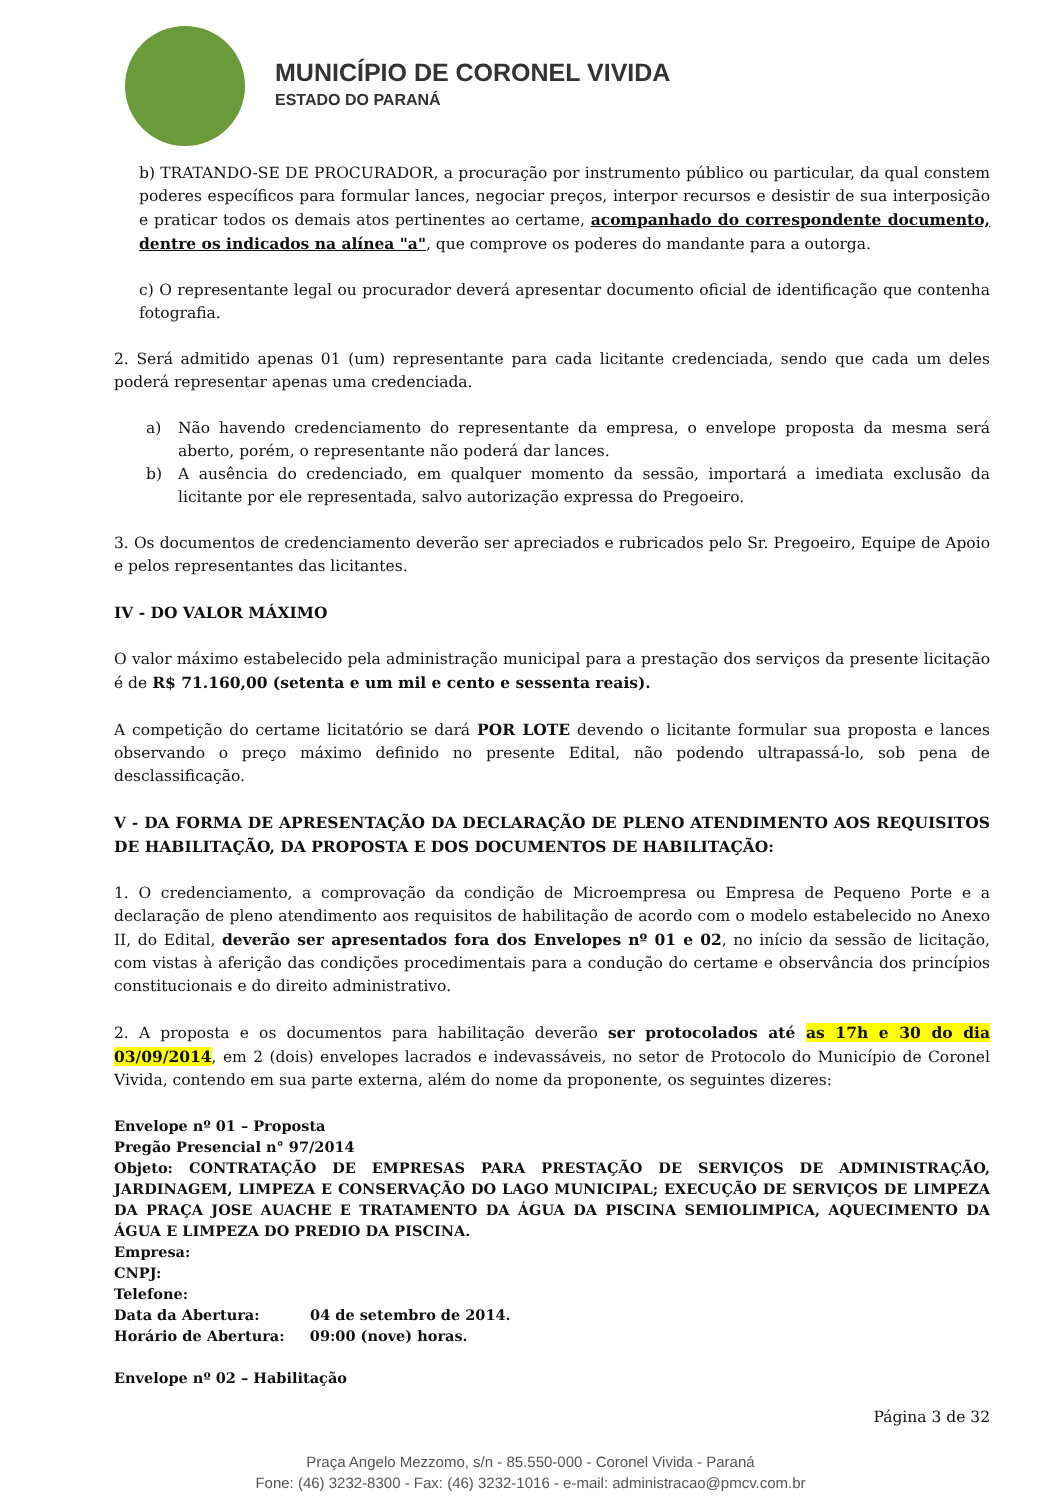MUNICÍPIO DE CORONEL VIVIDA
ESTADO DO PARANÁ
b) TRATANDO-SE DE PROCURADOR, a procuração por instrumento público ou particular, da qual constem poderes específicos para formular lances, negociar preços, interpor recursos e desistir de sua interposição e praticar todos os demais atos pertinentes ao certame, acompanhado do correspondente documento, dentre os indicados na alínea "a", que comprove os poderes do mandante para a outorga.
c) O representante legal ou procurador deverá apresentar documento oficial de identificação que contenha fotografia.
2. Será admitido apenas 01 (um) representante para cada licitante credenciada, sendo que cada um deles poderá representar apenas uma credenciada.
a) Não havendo credenciamento do representante da empresa, o envelope proposta da mesma será aberto, porém, o representante não poderá dar lances.
b) A ausência do credenciado, em qualquer momento da sessão, importará a imediata exclusão da licitante por ele representada, salvo autorização expressa do Pregoeiro.
3. Os documentos de credenciamento deverão ser apreciados e rubricados pelo Sr. Pregoeiro, Equipe de Apoio e pelos representantes das licitantes.
IV - DO VALOR MÁXIMO
O valor máximo estabelecido pela administração municipal para a prestação dos serviços da presente licitação é de R$ 71.160,00 (setenta e um mil e cento e sessenta reais).
A competição do certame licitatório se dará POR LOTE devendo o licitante formular sua proposta e lances observando o preço máximo definido no presente Edital, não podendo ultrapassá-lo, sob pena de desclassificação.
V - DA FORMA DE APRESENTAÇÃO DA DECLARAÇÃO DE PLENO ATENDIMENTO AOS REQUISITOS DE HABILITAÇÃO, DA PROPOSTA E DOS DOCUMENTOS DE HABILITAÇÃO:
1. O credenciamento, a comprovação da condição de Microempresa ou Empresa de Pequeno Porte e a declaração de pleno atendimento aos requisitos de habilitação de acordo com o modelo estabelecido no Anexo II, do Edital, deverão ser apresentados fora dos Envelopes nº 01 e 02, no início da sessão de licitação, com vistas à aferição das condições procedimentais para a condução do certame e observância dos princípios constitucionais e do direito administrativo.
2. A proposta e os documentos para habilitação deverão ser protocolados até as 17h e 30 do dia 03/09/2014, em 2 (dois) envelopes lacrados e indevassáveis, no setor de Protocolo do Município de Coronel Vivida, contendo em sua parte externa, além do nome da proponente, os seguintes dizeres:
Envelope nº 01 – Proposta
Pregão Presencial n° 97/2014
Objeto: CONTRATAÇÃO DE EMPRESAS PARA PRESTAÇÃO DE SERVIÇOS DE ADMINISTRAÇÃO, JARDINAGEM, LIMPEZA E CONSERVAÇÃO DO LAGO MUNICIPAL; EXECUÇÃO DE SERVIÇOS DE LIMPEZA DA PRAÇA JOSE AUACHE E TRATAMENTO DA ÁGUA DA PISCINA SEMIOLIMPICA, AQUECIMENTO DA ÁGUA E LIMPEZA DO PREDIO DA PISCINA.
Empresa:
CNPJ:
Telefone:
Data da Abertura: 04 de setembro de 2014.
Horário de Abertura: 09:00 (nove) horas.
Envelope nº 02 – Habilitação
Página 3 de 32
Praça Angelo Mezzomo, s/n - 85.550-000 - Coronel Vivida - Paraná
Fone: (46) 3232-8300 - Fax: (46) 3232-1016 - e-mail: administracao@pmcv.com.br